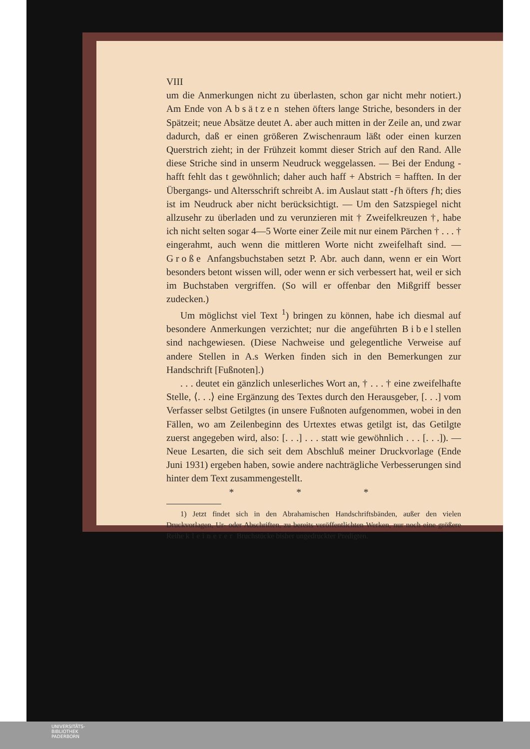VIII
um die Anmerkungen nicht zu überlasten, schon gar nicht mehr notiert.) Am Ende von Absätzen stehen öfters lange Striche, besonders in der Spätzeit; neue Absätze deutet A. aber auch mitten in der Zeile an, und zwar dadurch, daß er einen größeren Zwischenraum läßt oder einen kurzen Querstrich zieht; in der Frühzeit kommt dieser Strich auf den Rand. Alle diese Striche sind in unserm Neudruck weggelassen. — Bei der Endung -hafft fehlt das t gewöhnlich; daher auch haff + Abstrich = hafften. In der Übergangs- und Altersschrift schreibt A. im Auslaut statt -ƒh öfters ƒh; dies ist im Neudruck aber nicht berücksichtigt. — Um den Satzspiegel nicht allzusehr zu überladen und zu verunzieren mit † Zweifelkreuzen †, habe ich nicht selten sogar 4—5 Worte einer Zeile mit nur einem Pärchen † . . . † eingerahmt, auch wenn die mittleren Worte nicht zweifelhaft sind. — Große Anfangsbuchstaben setzt P. Abr. auch dann, wenn er ein Wort besonders betont wissen will, oder wenn er sich verbessert hat, weil er sich im Buchstaben vergriffen. (So will er offenbar den Mißgriff besser zudecken.)
Um möglichst viel Text <sup>1</sup>) bringen zu können, habe ich diesmal auf besondere Anmerkungen verzichtet; nur die angeführten Bibelstellen sind nachgewiesen. (Diese Nachweise und gelegentliche Verweise auf andere Stellen in A.s Werken finden sich in den Bemerkungen zur Handschrift [Fußnoten].)
. . . deutet ein gänzlich unleserliches Wort an, † . . . † eine zweifelhafte Stelle, ⟨. . .⟩ eine Ergänzung des Textes durch den Herausgeber, [. . .] vom Verfasser selbst Getilgtes (in unsere Fußnoten aufgenommen, wobei in den Fällen, wo am Zeilenbeginn des Urtextes etwas getilgt ist, das Getilgte zuerst angegeben wird, also: [. . .] . . . statt wie gewöhnlich . . . [. . .]). — Neue Lesarten, die sich seit dem Abschluß meiner Druckvorlage (Ende Juni 1931) ergeben haben, sowie andere nachträgliche Verbesserungen sind hinter dem Text zusammengestellt.
* * *
1) Jetzt findet sich in den Abrahamischen Handschriftsbänden, außer den vielen Druckvorlagen, Ur- oder Abschriften, zu bereits veröffentlichten Werken, nur noch eine größere Reihe kleinerer Bruchstücke bisher ungedruckter Predigten.
UNIVERSITÄTS-
BIBLIOTHEK
PADERBORN